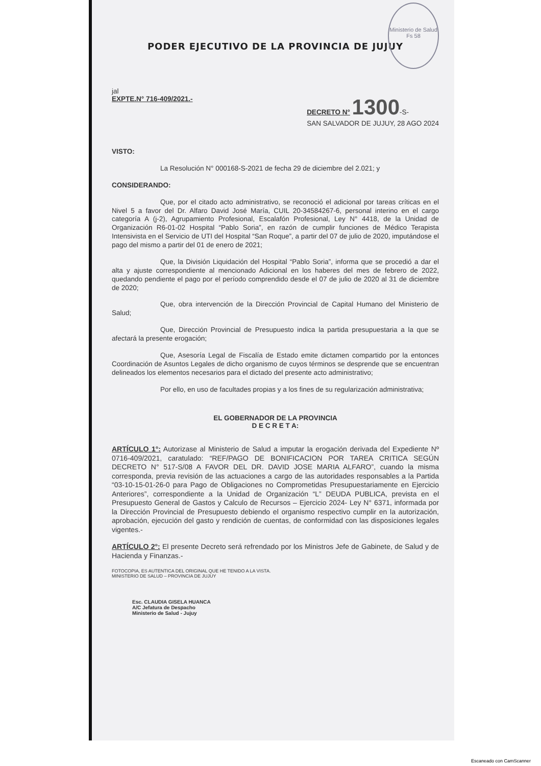Ministerio de Salud
Fs 58
PODER EJECUTIVO DE LA PROVINCIA DE JUJUY
jal
EXPTE.N° 716-409/2021.- DECRETO N° 1300-S-
SAN SALVADOR DE JUJUY, 28 AGO 2024
VISTO:
La Resolución N° 000168-S-2021 de fecha 29 de diciembre del 2.021; y
CONSIDERANDO:
Que, por el citado acto administrativo, se reconoció el adicional por tareas críticas en el Nivel 5 a favor del Dr. Alfaro David José María, CUIL 20-34584267-6, personal interino en el cargo categoría A (j-2), Agrupamiento Profesional, Escalafón Profesional, Ley N° 4418, de la Unidad de Organización R6-01-02 Hospital “Pablo Soria”, en razón de cumplir funciones de Médico Terapista Intensivista en el Servicio de UTI del Hospital “San Roque”, a partir del 07 de julio de 2020, imputándose el pago del mismo a partir del 01 de enero de 2021;
Que, la División Liquidación del Hospital “Pablo Soria”, informa que se procedió a dar el alta y ajuste correspondiente al mencionado Adicional en los haberes del mes de febrero de 2022, quedando pendiente el pago por el período comprendido desde el 07 de julio de 2020 al 31 de diciembre de 2020;
Que, obra intervención de la Dirección Provincial de Capital Humano del Ministerio de Salud;
Que, Dirección Provincial de Presupuesto indica la partida presupuestaria a la que se afectará la presente erogación;
Que, Asesoría Legal de Fiscalía de Estado emite dictamen compartido por la entonces Coordinación de Asuntos Legales de dicho organismo de cuyos términos se desprende que se encuentran delineados los elementos necesarios para el dictado del presente acto administrativo;
Por ello, en uso de facultades propias y a los fines de su regularización administrativa;
EL GOBERNADOR DE LA PROVINCIA
D E C R E T A:
ARTÍCULO 1°: Autorizase al Ministerio de Salud a imputar la erogación derivada del Expediente Nº 0716-409/2021, caratulado: “REF/PAGO DE BONIFICACION POR TAREA CRITICA SEGÚN DECRETO N° 517-S/08 A FAVOR DEL DR. DAVID JOSE MARIA ALFARO”, cuando la misma corresponda, previa revisión de las actuaciones a cargo de las autoridades responsables a la Partida “03-10-15-01-26-0 para Pago de Obligaciones no Comprometidas Presupuestariamente en Ejercicio Anteriores”, correspondiente a la Unidad de Organización “L” DEUDA PUBLICA, prevista en el Presupuesto General de Gastos y Calculo de Recursos – Ejercicio 2024- Ley N° 6371, informada por la Dirección Provincial de Presupuesto debiendo el organismo respectivo cumplir en la autorización, aprobación, ejecución del gasto y rendición de cuentas, de conformidad con las disposiciones legales vigentes.-
ARTÍCULO 2°: El presente Decreto será refrendado por los Ministros Jefe de Gabinete, de Salud y de Hacienda y Finanzas.-
FOTOCOPIA, ES AUTENTICA DEL ORIGINAL QUE HE TENIDO A LA VISTA.
MINISTERIO DE SALUD – PROVINCIA DE JUJUY
Esc. CLAUDIA GISELA HUANCA
A/C Jefatura de Despacho
Ministerio de Salud - Jujuy
Escaneado con CamScanner